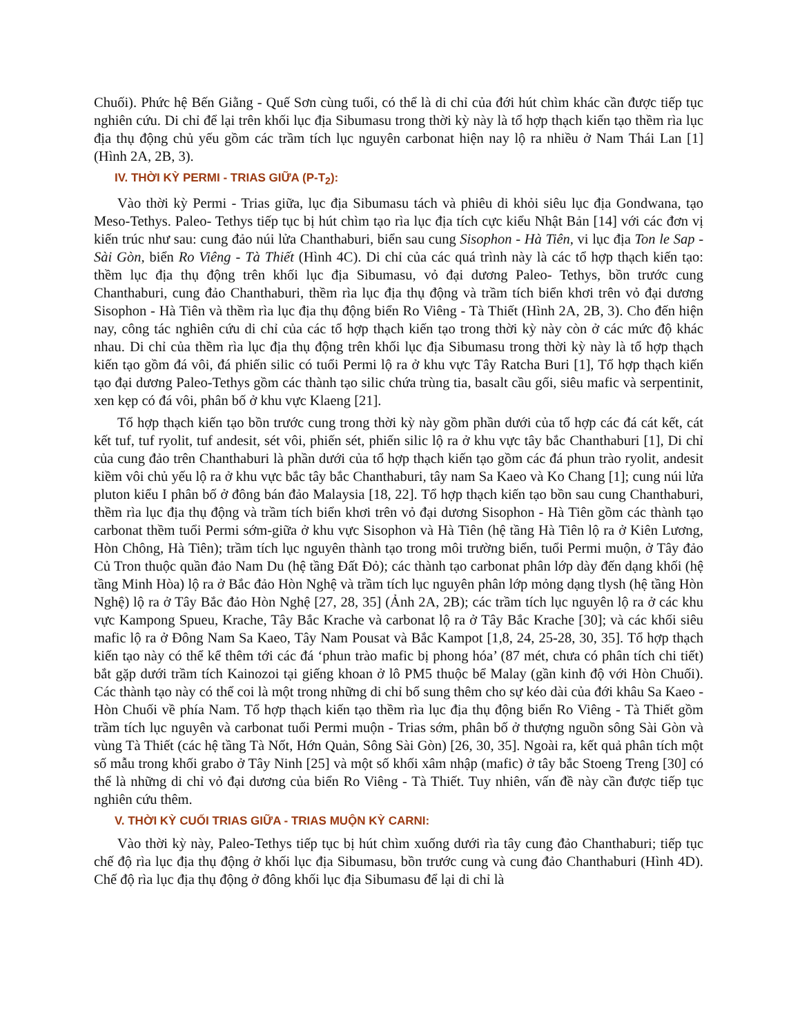Chuối). Phức hệ Bến Giằng - Quế Sơn cùng tuổi, có thể là di chỉ của đới hút chìm khác cần được tiếp tục nghiên cứu. Di chỉ để lại trên khối lục địa Sibumasu trong thời kỳ này là tổ hợp thạch kiến tạo thềm rìa lục địa thụ động chủ yếu gồm các trầm tích lục nguyên carbonat hiện nay lộ ra nhiều ở Nam Thái Lan [1] (Hình 2A, 2B, 3).
IV. THỜI KỲ PERMI - TRIAS GIỮA (P-T<sub>2</sub>):
Vào thời kỳ Permi - Trias giữa, lục địa Sibumasu tách và phiêu di khỏi siêu lục địa Gondwana, tạo Meso-Tethys. Paleo- Tethys tiếp tục bị hút chìm tạo rìa lục địa tích cực kiểu Nhật Bản [14] với các đơn vị kiến trúc như sau: cung đảo núi lửa Chanthaburi, biển sau cung Sisophon - Hà Tiên, vi lục địa Ton le Sap - Sài Gòn, biển Ro Viêng - Tà Thiết (Hình 4C). Di chỉ của các quá trình này là các tổ hợp thạch kiến tạo: thềm lục địa thụ động trên khối lục địa Sibumasu, vỏ đại dương Paleo- Tethys, bồn trước cung Chanthaburi, cung đảo Chanthaburi, thềm rìa lục địa thụ động và trầm tích biển khơi trên vỏ đại dương Sisophon - Hà Tiên và thềm rìa lục địa thụ động biển Ro Viêng - Tà Thiết (Hình 2A, 2B, 3). Cho đến hiện nay, công tác nghiên cứu di chỉ của các tổ hợp thạch kiến tạo trong thời kỳ này còn ở các mức độ khác nhau. Di chỉ của thềm rìa lục địa thụ động trên khối lục địa Sibumasu trong thời kỳ này là tổ hợp thạch kiến tạo gồm đá vôi, đá phiến silic có tuổi Permi lộ ra ở khu vực Tây Ratcha Buri [1], Tổ hợp thạch kiến tạo đại dương Paleo-Tethys gồm các thành tạo silic chứa trùng tia, basalt cầu gối, siêu mafic và serpentinit, xen kẹp có đá vôi, phân bố ở khu vực Klaeng [21].
Tổ hợp thạch kiến tạo bồn trước cung trong thời kỳ này gồm phần dưới của tổ hợp các đá cát kết, cát kết tuf, tuf ryolit, tuf andesit, sét vôi, phiến sét, phiến silic lộ ra ở khu vực tây bắc Chanthaburi [1], Di chỉ của cung đảo trên Chanthaburi là phần dưới của tổ hợp thạch kiến tạo gồm các đá phun trào ryolit, andesit kiềm vôi chủ yếu lộ ra ở khu vực bắc tây bắc Chanthaburi, tây nam Sa Kaeo và Ko Chang [1]; cung núi lửa pluton kiểu I phân bố ở đông bán đảo Malaysia [18, 22]. Tổ hợp thạch kiến tạo bồn sau cung Chanthaburi, thềm rìa lục địa thụ động và trầm tích biển khơi trên vỏ đại dương Sisophon - Hà Tiên gồm các thành tạo carbonat thềm tuổi Permi sớm-giữa ở khu vực Sisophon và Hà Tiên (hệ tầng Hà Tiên lộ ra ở Kiên Lương, Hòn Chông, Hà Tiên); trầm tích lục nguyên thành tạo trong môi trường biển, tuổi Permi muộn, ở Tây đảo Củ Tron thuộc quần đảo Nam Du (hệ tầng Đất Đỏ); các thành tạo carbonat phân lớp dày đến dạng khối (hệ tầng Minh Hòa) lộ ra ở Bắc đảo Hòn Nghệ và trầm tích lục nguyên phân lớp mỏng dạng tlysh (hệ tầng Hòn Nghệ) lộ ra ở Tây Bắc đảo Hòn Nghệ [27, 28, 35] (Ảnh 2A, 2B); các trầm tích lục nguyên lộ ra ở các khu vực Kampong Spueu, Krache, Tây Bắc Krache và carbonat lộ ra ở Tây Bắc Krache [30]; và các khối siêu mafic lộ ra ở Đông Nam Sa Kaeo, Tây Nam Pousat và Bắc Kampot [1,8, 24, 25-28, 30, 35]. Tổ hợp thạch kiến tạo này có thể kể thêm tới các đá ‘phun trào mafic bị phong hóa’ (87 mét, chưa có phân tích chi tiết) bắt gặp dưới trầm tích Kainozoi tại giếng khoan ở lô PM5 thuộc bể Malay (gần kinh độ với Hòn Chuối). Các thành tạo này có thể coi là một trong những di chỉ bổ sung thêm cho sự kéo dài của đới khâu Sa Kaeo - Hòn Chuối về phía Nam. Tổ hợp thạch kiến tạo thềm rìa lục địa thụ động biển Ro Viêng - Tà Thiết gồm trầm tích lục nguyên và carbonat tuổi Permi muộn - Trias sớm, phân bố ở thượng nguồn sông Sài Gòn và vùng Tà Thiết (các hệ tầng Tà Nốt, Hớn Quản, Sông Sài Gòn) [26, 30, 35]. Ngoài ra, kết quả phân tích một số mẫu trong khối grabo ở Tây Ninh [25] và một số khối xâm nhập (mafic) ở tây bắc Stoeng Treng [30] có thể là những di chỉ vỏ đại dương của biển Ro Viêng - Tà Thiết. Tuy nhiên, vấn đề này cần được tiếp tục nghiên cứu thêm.
V. THỜI KỲ CUỐI TRIAS GIỮA - TRIAS MUỘN KỲ CARNI:
Vào thời kỳ này, Paleo-Tethys tiếp tục bị hút chìm xuống dưới rìa tây cung đảo Chanthaburi; tiếp tục chế độ rìa lục địa thụ động ở khối lục địa Sibumasu, bồn trước cung và cung đảo Chanthaburi (Hình 4D). Chế độ rìa lục địa thụ động ở đông khối lục địa Sibumasu để lại di chỉ là